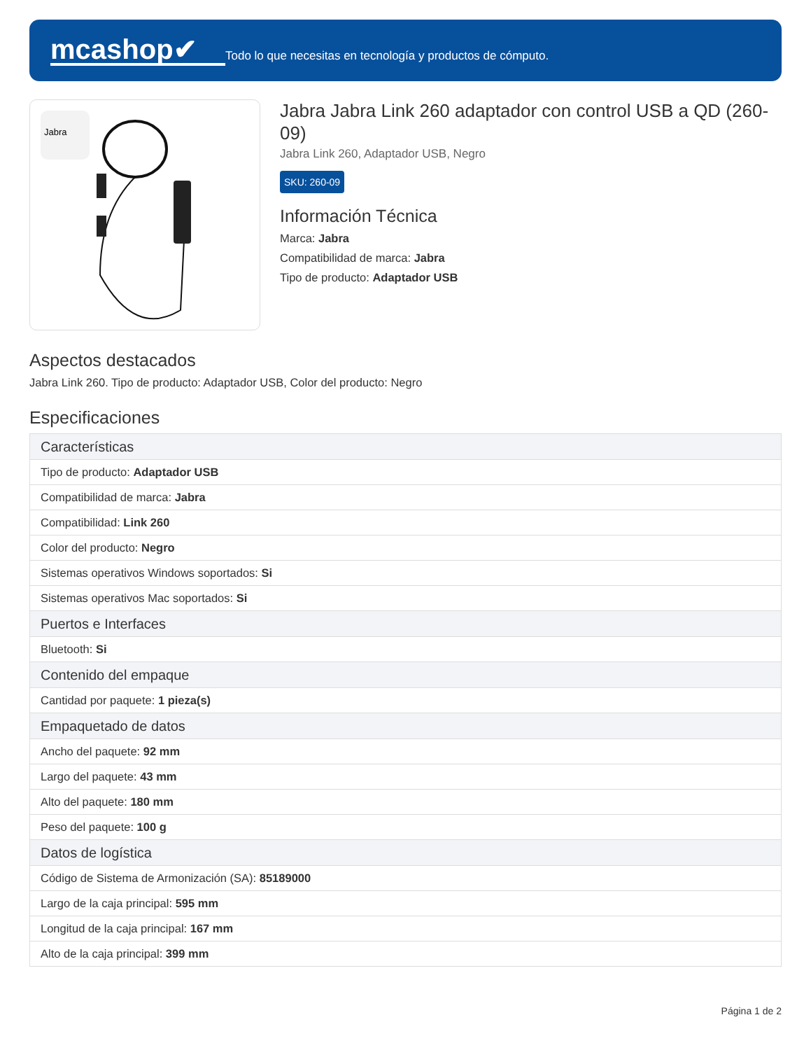mcashop✔
Todo lo que necesitas en tecnología y productos de cómputo.
Jabra
Jabra Jabra Link 260 adaptador con control USB a QD (260-09)
Jabra Link 260, Adaptador USB, Negro
SKU: 260-09
Información Técnica
Marca: Jabra
Compatibilidad de marca: Jabra
Tipo de producto: Adaptador USB
Aspectos destacados
Jabra Link 260. Tipo de producto: Adaptador USB, Color del producto: Negro
Especificaciones
| Características |
| --- |
| Tipo de producto: Adaptador USB |
| Compatibilidad de marca: Jabra |
| Compatibilidad: Link 260 |
| Color del producto: Negro |
| Sistemas operativos Windows soportados: Si |
| Sistemas operativos Mac soportados: Si |
| Puertos e Interfaces |
| Bluetooth: Si |
| Contenido del empaque |
| Cantidad por paquete: 1 pieza(s) |
| Empaquetado de datos |
| Ancho del paquete: 92 mm |
| Largo del paquete: 43 mm |
| Alto del paquete: 180 mm |
| Peso del paquete: 100 g |
| Datos de logística |
| Código de Sistema de Armonización (SA): 85189000 |
| Largo de la caja principal: 595 mm |
| Longitud de la caja principal: 167 mm |
| Alto de la caja principal: 399 mm |
Página 1 de 2